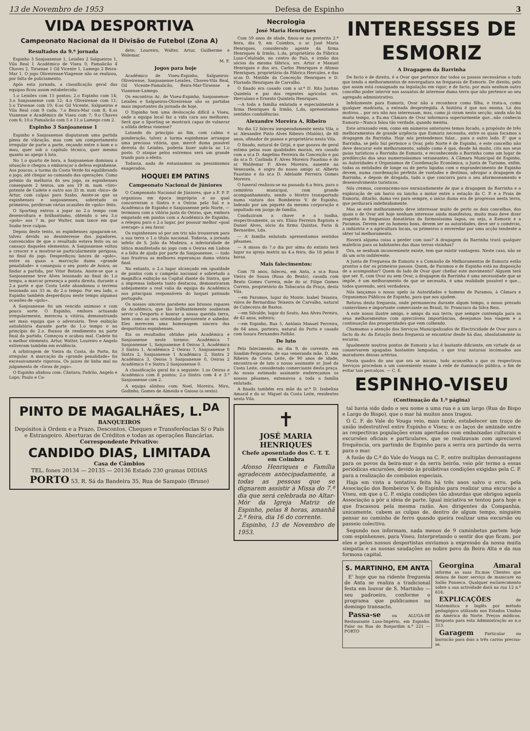13 de Novembro de 1953 Defesa de Espinho 3
VIDA DESPORTIVA
Campeonato Nacional da II Divisão de Futebol (Zona A)
Resultados da 9.ª jornada
Espinho 3 Sanjoanense 1, Leixões 2 Salgueiros 1, Vila Real 1 Académico de Viseu 0, Famalicão 4 Chaves 2, Tirsense 1 Gil Vicente 1, Lamego 2 Beira-Mar 1. O jogo Oliveirense-Viagense não se realizou, por falta de policiamento.
Após esta jornada, a classificação geral das equipas ficou assim estabelecida:
1.o Leixões com 15 pontos; 2.o Espinho com 14; 3.o Sanjoanense com 12; 4.o Oliveirense com 11; 5.o Tirsense com 10; 6.os Gil Vicente, Salgueiros e Vila Real com 9 cada; 7.o Beira-Mar com 8; 8.os Vianense e Académico de Viseu com 7; 9.o Chaves com 6; 10.o Famalicão com 5 e 11.o Lamego com 2.
Espinho 3 Sanjoanense 1
Espinho e Sanjoanense disputaram uma partida plena de vibração, mas com um comportamento irregular de parte a parte, reçando entre o bom e o mau, quer sob o capítulo técnico, quer mesmo quanto ao apego à luta.
No 1.o quarto de hora, a Sanjoanense dominou a situação e chegou a embaraçar a defesa espinhense. Aos poucos, a turma da Costa Verde foi equilibrando o jogo, até chegar ao comando das operações. Como prémio da melhoria do seu jogo, os espinhenses conseguem 2 tentos, um aos 19 m. num «tiro» potente de Cadete e outro aos 35 m. num «bico» de Artur, com culpas para Szabo. Anote-se que os espinhenses e sanjoanenses, sobretudo os primeiros, perderam várias ocasiões de «golo» feito.
O Sporting entrou a jogar no 2.o tempo com desenvoltura e brilhantismo, obtendo o seu 3.o «golo» aos 7 m. por Walter, num lance em que Szabo teve culpas.
Depois deste tento, os espinhenses apagaram-se, talvez devido ao desinteresse dos jogadores, convencidos de que o resultado estava feito ou ao cansaço daqueles elementos. A Sanjoanense voltou a crescer e a mostrar-se particularmente perigosa, no final do jogo. Desperdiçou lances de «golo», entre os quais a marcação duma «grande penalidade» e conseguiu o seu ponto de honra, ao findar a partida, por Vitor Batista. Anote-se que a Sanjoanense teve Alves lesionado no final do 1.o tempo, a marcar presença a ponta direita, durante a 2.a parte e que Costa Leite abandonou o terreno lesionado aos 35 m. do 2.o tempo. Por seu lado, o Espinho também desperdiçou neste tempo algumas ocasiões de «golo».
A Sanjoanense foi um vencido animoso e com pouca sorte. O Espinho, embora actuando irregularmente, mereceu a vitória, demonstrando ser mais equipa que o adversário. Teve exibição satisfatória durante parte do 1.o tempo e no princípio do 2.o. Baixou de rendimento na parte final da partida. Começou e acabou mal. Cadete foi o melhor elemento. Artur, Walter, Loureiro e Angelo estiveram também em evidência.
A arbitragem de Vieira da Costa, do Porto, foi irregular. A marcação da «grande penalidade» foi excessivamente rigorosa. Os juizes de linha mal no julgamento de «foras de jogo».
O Espinho alinhou com: Cântara; Padrão, Angelo e Lopo; Paulo e Ca-
dete; Loureiro, Walter, Artur, Guilherme e Walemar.
M. F.
Jogos para hoje
Académico de Viseu-Espinho, Salgueiros-Oliveirense, Sanjoanense-Leixões, Chaves-Vila Real, Gil Vicente-Famalicão, Beira-Mar-Tirsense e Vianense-Lamego.
Os encontros Ac. de Viseu-Espinho, Sanjoanense-Leixões e Salgueiros-Oliveirense são as partidas mais importantes da jornada de hoje.
O Espinho tem uma deslocação difícil a Viseu, onde a equipa local faz a vida cara aos melhores. Será que o Sporting se mostrará capaz de vulnerar a sólida defesa visiense?
Lutando do princípio ao fim, com calma e ponderação, talvez a turma espinhense arranque uma preciosa vitória, que, mercê duma possível derrota do Leixões, poderia fazer subi-la ao 1.o posto. O ataque pelos extremos será um grande trunfo para o efeito.
Todavia, nada de entusiasmos ou pessimismos exagerados.
HOQUEI EM PATINS
Campeonato Nacional de Júniores
O Campeonato Nacional de Júniores, que a F. P. P. organizou em época imprópria e ao qual concorreram o Sintra e o Oeiras pelo Sul e a Académica de Espinho e Sanjoanense pelo Norte, — terminou com a vitória justa do Oeiras, que, embora empatado em pontos com a Académica de Espinho, a relegou para o 2.o lugar, por possuir melhor «goal average» a seu favor.
Os espinhenses só por um triz não trouxeram para a sua terra o 1.o título nacional. Todavia, a jornada infeliz de S. João da Madeira, a inferioridade de tática manifestada no jogo com o Oeiras em Lisboa e a falta de ajuda por parte da Sanjoanense, — tudo isso frustrou as melhores esperanças duma vitória final.
No entanto, o 2.o lugar alcançado em igualdade de pontos com o campeão nacional e sobretudo a magnífica exibição na Capital diante do Sintra, que a imprensa lisboeta tanto destacou, demonstraram sobejamente a real valia da equipa da Académica aos principais responsáveis do hoquei patinado português.
Os nossos sinceros parabens aos briosos rapazes da Académica, que tão brilhantemente souberam servir o Desporto e honrar a nossa querida terra, bem como ao seu orientador persistente e sabedor. Eles merecem uma homenagem sincera dos desportistas espinhenses.
Eis os resultados obtidos pela Académica e Sanjoanense neste torneio: Académica 7 Sanjoanense 1, Sanjoanense 4 Oeiras 3, Académica 3 Sintra 1, Académica 2 Oeiras 7, Sanjoanense 0 Sintra 2, Sanjoanense 1 Académica 2, Sintra 2 Académica 3, Oeiras 5 Sanjoanense 0, Oeiras 2 Académica 0 e Sintra 2 Sanjoanense 0.
A classificação geral foi a seguinte: 1.os Oeiras e Académica com 8 pontos; 2.o Sintra com 4 e 3.º Sanjoanense com 2.
A equipa alinhou com: Noel, Moreira, Miro, Godinho, Gomes de Almeida e Gaioso (a sexto).
PINTO DE MAGALHÃES, L.<sup>DA</sup>
BANQUEIROS
Depósitos à Ordem e a Prazo, Descontos, Cheques e Transferências S/ o País e Estrangeiro. Aberturas de Créditos e todas as operações Bancárias.
Correspondente Privativo:
CANDIDO DIAS, LIMITADA
Casa de Câmbios
TEL. fones 20134 — 20135 — 20136 Estado 230 gramas DIDIAS PORTO 53, R. Sá da Bandeira 35, Rua de Sampaio (Bruno)
Necrologia
José Maria Henriques
Com 59 anos de idade, finou-se na preterita 2.ª feira, dia 9, em Coimbra, o sr. José Maria Henriques, considerado agente da firma Henriques & Irmão, L.da, proprietário da Fábrica Luso-Celuloide, no centro do País, e irmão dos sócios da mesma fábrica, srs. Artur e Manuel Henriques e dos srs. Carlos Henriques e Afonso Henriques, proprietário da Fábrica Hercules, e das sr.as D. Matilde da Conceição Henriques e D. Florinda Henriques de Carvalho.
O finado era casado com a sr.ª D. Rita Justino Quintela e pai dos regentes agricolas srs. Herculano e Ernesto Quintela Henriques.
—A toda a família enlutada e especialmente à firma Henriques & Irmão, L.da, apresentamos sentidos condolências.
Alexandre Moreira A. Ribeiro
No dia 12 faleceu inesperadamente nesta Vila, o sr. Alexandre Pinto Alves Ribeiro (Malóio), de 68 anos, afinador de pianos e proprietário nesta Vila.
O finado, natural de Grijó, e que gozava de geral estima pelas suas qualidades morais, era casado com a sr.a D. Angelina Ferreira da Conceição e pai da sr.a D. Carlinda F. Alves Moreira Faustino e do sr. Waldemar F. Alves Moreira, ausente na Venezuela, e sogro do nosso amigo sr. Alberto Faustino e da sr.a D. Adelaide Ferreira Gomes Moreira.
O funeral realizou-se na passada 6.a feira, para o cemitério municipal, com grande acompanhamento, sendo o féretro transportado numa viatura dos Bombeiros V. de Espinho, ladeado por um piquete da mesma corporação e sepultado em jazigo de família.
Conduziram a chave e a toalha, respectivamente, os srs. Elísio Ferreira Baptista e Daniel Alves, sócio da firma Quintas, Faria & Bernardes, Lda.
— A' família enlutada apresentamos sentidos pêsames.
— A missa do 7.o dia por alma do extinto terá lugar na igreja matriz na 4.a feira, dia 18 pelas 8 horas.
Mais falecimentos:
Com 78 anos, faleceu, em Anta, a sr.a Rosa Vieira de Sousa (Rosa do Bento), casada com Bento Gomes Correia, mãe do sr. Filipe Gomes Correia, proprietário da Tabacaria da Praça, desta Vila.
—em Paramos, lugar do Monte, Isabel Teixeira, viúva de Bernardino Teixeira de Carvalho, natural de Cabeceira de Bastos.
—em Silvalde, lugar do Souto, Ana Alves Pereira, de 42 anos, solteira;
—em Espinho, Rua 5, António Manuel Ferreira, de 64 anos, porteiro, natural do Porto e casado com Isaura Fernandes Palhão.
De luto
Pelo falecimento, no dia 9, do corrente, em Sandim-Feigueiras, de sua veneranda mãe, D. Ana Ribeiro da Costa Leite, de 90 anos de idade, encontra-se de luto o nosso assinante sr. José da Costa Leite, considerado comerciante desta praça. Ao nosso estimado assinante endereçamos os nossos pêsames, extensivos a toda a família enlutada.
A finada também era mãe da sr.ª D. Isabelina Amaral e do sr. Miguel da Costa Leite, residentes nesta Vila.
✝
JOSÉ MARIA HENRIQUES
Chefe aposentado dos C. T. T. em Coimbra
Afonso Henriques e Família agradecem antecipadamente, a todas as pessoas que se dignarem assistir à Missa do 7.º dia que será celebrada no Altar-Mór da Igreja Matriz de Espinho, pelas 8 horas, amanhã 2.ª feira, dia 16 do corrente.
Espinho, 13 de Novembro de 1953.
INTERESSES DE ESMORIZ
A Dragagem da Barrinha
De facto e de direito, é a Ovar que pertence dar todos os passos necessários a tudo que tenda a melhoramentos de envergadura na freguesia de Esmoriz. De direito, pelo que assim está consignado na legislação em vigor; e de facto, por mais nenhum outro concelho poder intervir nos assuntos de interesse duma terra que não pertence ao seu agregado administrativo.
Infelizmente para Esmoriz, Ovar não a reconhece como filha, e trata-a, como qualquer madrasta, a enteada desprotegida. A história é que nos ensina. Lá dos motivos... por ora não nos interessam, mas, como já viram nesta secção, ainda não há muito tempo, a Ex.ma Câmara de Ovar informava superiormente que...não conhecia Esmoriz—Nunca falou tão verdade, quando mentiu.
Este arrazoado vem, como em números anteriores temos focado, a propósito de três melhoramentos de grande urgência que Esmoriz necessita, entre os quais focamos a dragagem da Barrinha. Hoje nós pretendemos falar... para o outro lado. E' que a Barrinha, se pelo Sul pertence a Ovar, pelo Norte é de Espinho, e este concelho não deve descurar este melhoramento, sabido como é que, desde há muito, cita nos seus guias turísticos a Barrinha de Esmoriz, e reconhecendo a Barrinha como um lugar de predilecção dos seus numerosíssimos veraneantes. A Câmara Municipal de Espinho, as Autoridades e Organismos de Coordenação Económica, a Junta de Turismo, enfim, todas as entidades de longe ou de perto ligadas com o engrandecimento de Espinho devem, numa coordenação perfeita de vontades e destinos, advogar a dragagem da Barrinha, e depois de dragada, tudo o que concorra para o seu aformoseamento e desenvolvimento turísticos.
Nós cremos, convencemo-nos enraizadamente de que a dragagem da Barrinha e a exploração de um barco ou lancha a motor entre a estação da C. P. e a Praia de Esmoriz, ditarão, duma vez para sempre, o início duma era de progresso nesta terra, que perdurará indefinidamente.
Mas se este melhoramento deve interessar muito de perto os dois concelhos, dos quais o de Ovar até hoje nenhum interesse ainda manifestou, muito mais deve dizer respeito às freguesias donatárias da formosíssima lagoa, ou seja, a Esmoriz e a Paramos. Devem ser os homens bons, devem ser as autoridades, deve ser o comércio, a indústria e a agricultura locais, os primeiros a enveredar por uma acção tendente a obter tal melhoramento.
Haverá alguma coisa a perder com isso? A dragagem da Barrinha trará qualquer malefício para os habitantes das duas terras vizinhas?
Ora, se nenhum inconveniente existe, tem que existir vantagens. Neste caso, não se dá um acto indiferente.
A Junta de Freguesia de Esmoriz e a Comissão de Melhoramentos de Esmoriz estão prontos a dar os primeiros passos. Quem, de Paramos e de Espinho está na disposição de a acompanhar? Quem do lado de Ovar quer chefiar este movimento? Alguem terá que ser. E, com Ovar ou sem Ovar, a dragagem da Barrinha é uma necessidade que se impõe, é um melhoramento de que se necessita, é uma realidade possível e que... todos querendo, será verdadeira.
Nós lançamos o nosso apelo às Autoridades e homens de Paramos, à Câmara e Organismos Públicos de Espinho, para que nos ajudem.
Retirou desta freguesia, onde permaneceu durante algum tempo, o nosso prezado conterrâneo e importante comerciante no Brasil, Sr. Francisco da Silva Reis.
A este nosso ilustre amigo, e amigo da sua terra, que sempre contempla para os seus melhoramentos com apreciáveis importâncias, desejamos boa viagem e a continuação das prosperidades que vem colhendo.
Chamamos a atenção dos Serviços Municipalizados de Electricidade de Ovar para o facto da Av. da Estação desta freguesia se encontrar desde há dias, absolutamente às escuras.
Igualmente noutros pontos de Esmoriz a luz é bastante dificiente, em virtude de se conservarem apagadas bastantes lampadas, o que traz naturais incómodos aos moradores dessas artérias.
Nesta quadra do ano que ora se iniciou, tudo aconselha a que os respectivos Serviços procedam a um conveniente exame à rede de iluminação pública, a fim de evitar tais percalços. — C. E.
ESPINHO-VISEU
(Continuação da 1.ª página)
tal havia sido dado o seu nome a uma rua e a um largo (Rua do Bispo e Largo do Bispo), que o mar há muitos anos tragou.
O C. F. do Vale do Vouga veio, mais tarde, estabelecer um traço de união indestrutível entre Espinho e Viseu; e os laços de amizade entre as respectivas populações eram apertados com embaixadas culturais e excursões oficiais e particulares, que se realizavam com apreciavel frequência, ora partindo de Espinho para a serra ora partindo da serra para o mar.
A fusão da C.ª do Vale do Vouga na C. P., entre multiplas desvantagens para os povos da beira-mar e da serra beirôa, veio pôr termo a essas periódicas excursões, devido às proibitivas condições exigidas pela C. P. para a realização de comboios especiais.
Haja em vista a tentativa feita há três anos salvo o erro, pela Associação dos Bombeiros V. de Espinho para realizar uma excursão a Viseu, em que a C. P. exigia condições tão absurdas que obrigou aquela Associação a pôr a ideia de parte. Igual iniciativa se tentou para hoje e que fracassou pela mesma razão. Aos dirigentes da Companhia, unicamente, cabem as culpas de, dentro de algum tempo, ninguém pensar no caminho de ferro quando queira realizar uma excursão ou passeio colectivo.
Segundo nos informam, nada menos de 9 caminhetas partem hoje com espinhenses, para Viseu. Interpretando o sentir dos que ficam, por eles e pelos nossos desportistas enviamos a expressão da nossa muita simpatia e as nossas saudações ao nobre povo da Beira Alta e da sua formosa capital.
S. MARTINHO, EM ANTA
E' hoje que na ridente freguesia de Anta se realiza a tradicional festa em louvor de S. Martinho — seu padroeiro, conforme o programa que publicamos no domingo transacto.
Passa-se ou ALUGA-SE Restaurante Luso-Império, em Espinho. Falar na Rua do Bonjardim n.º 221 — PORTO
Georgina Amaral informa as suas Ex.mas Clientes que deixou de fazer serviço de manicure no Salão Fonseca. Qualquer esclarecimento sobre a sua actividade dará na rua 12 n.º 616.
EXPLICAÇÕES de Matemática e Inglês por método pedagógico utilizado nos Estados Unidos da América do Norte. Preços módicos. Resposta para esta Administração ao n.o 313.
Garagem Particular ou barracão para dois a três carros precisa-se.